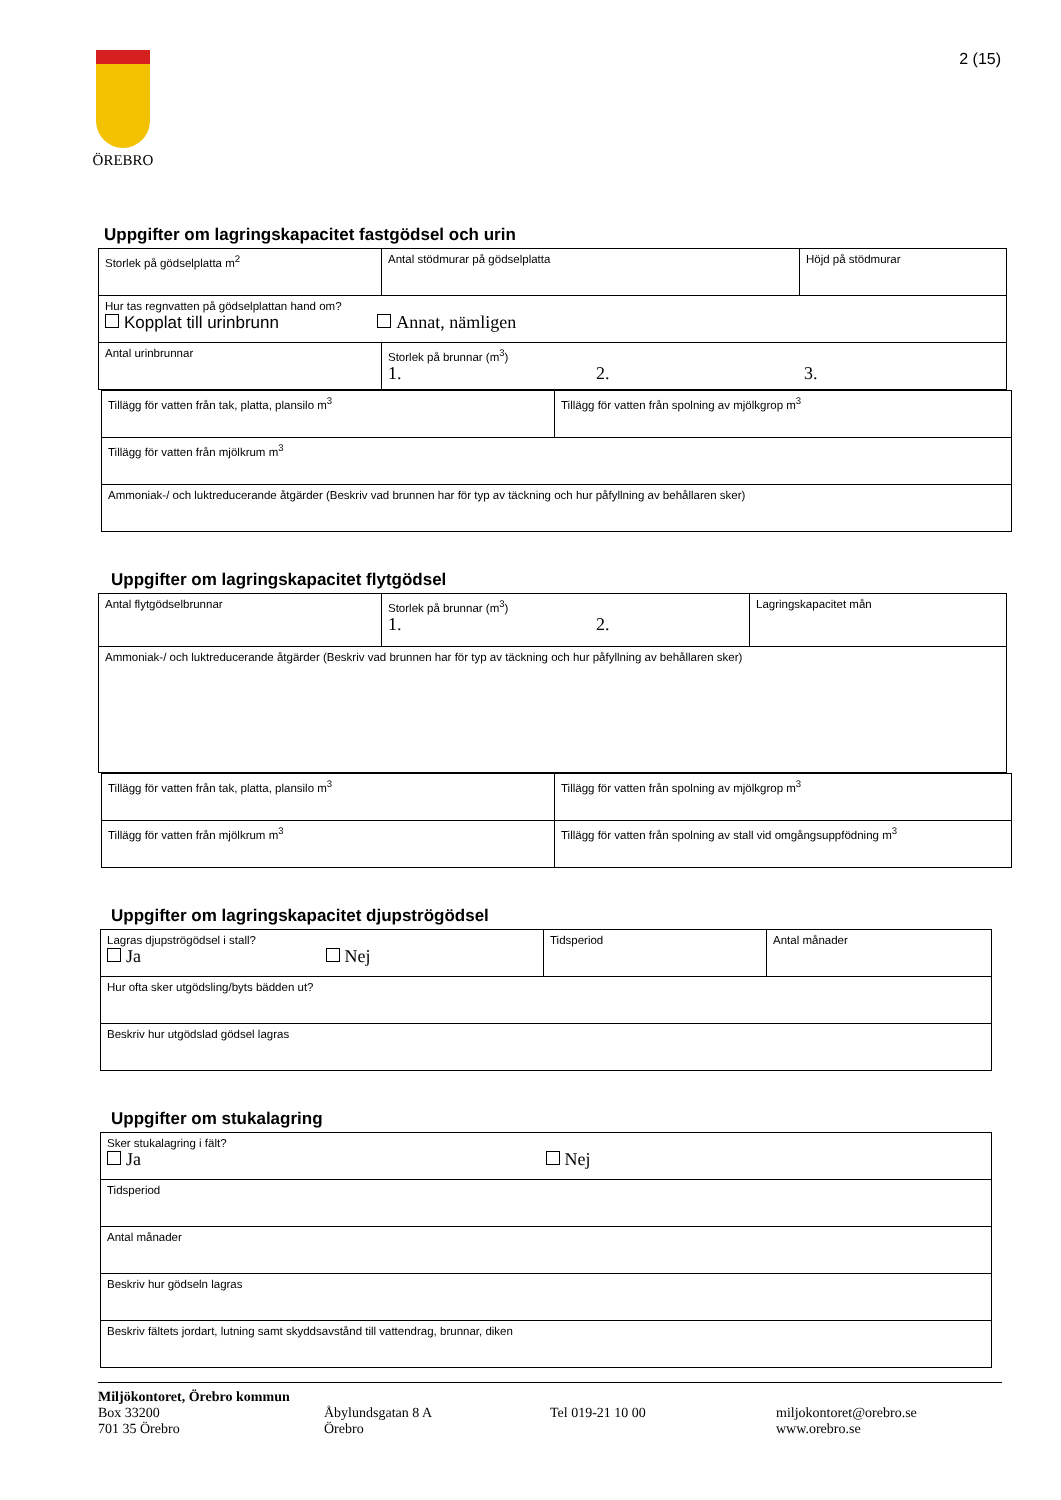ÖREBRO 2 (15)
Uppgifter om lagringskapacitet fastgödsel och urin
| Storlek på gödselplatta m<sup>2</sup> | Antal stödmurar på gödselplatta | Höjd på stödmurar |
| Hur tas regnvatten på gödselplattan hand om? Kopplat till urinbrunn Annat, nämligen | | |
| Antal urinbrunnar | Storlek på brunnar (m<sup>3</sup>) 1. 2. 3. | |
| Tillägg för vatten från tak, platta, plansilo m<sup>3</sup> | Tillägg för vatten från spolning av mjölkgrop m<sup>3</sup> |
| Tillägg för vatten från mjölkrum m<sup>3</sup> | |
| Ammoniak-/ och luktreducerande åtgärder (Beskriv vad brunnen har för typ av täckning och hur påfyllning av behållaren sker) | |
Uppgifter om lagringskapacitet flytgödsel
| Antal flytgödselbrunnar | Storlek på brunnar (m<sup>3</sup>) 1. 2. | Lagringskapacitet mån |
| Ammoniak-/ och luktreducerande åtgärder (Beskriv vad brunnen har för typ av täckning och hur påfyllning av behållaren sker) | | |
| Tillägg för vatten från tak, platta, plansilo m<sup>3</sup> | Tillägg för vatten från spolning av mjölkgrop m<sup>3</sup> |
| Tillägg för vatten från mjölkrum m<sup>3</sup> | Tillägg för vatten från spolning av stall vid omgångsuppfödning m<sup>3</sup> |
Uppgifter om lagringskapacitet djupströgödsel
| Lagras djupströgödsel i stall? Ja Nej | Tidsperiod | Antal månader |
| Hur ofta sker utgödsling/byts bädden ut? | | |
| Beskriv hur utgödslad gödsel lagras | | |
Uppgifter om stukalagring
| Sker stukalagring i fält? Ja Nej |
| Tidsperiod |
| Antal månader |
| Beskriv hur gödseln lagras |
| Beskriv fältets jordart, lutning samt skyddsavstånd till vattendrag, brunnar, diken |
Miljökontoret, Örebro kommun
Box 33200
701 35 Örebro
Åbylundsgatan 8 A
Örebro
Tel 019-21 10 00 miljokontoret@orebro.se
www.orebro.se